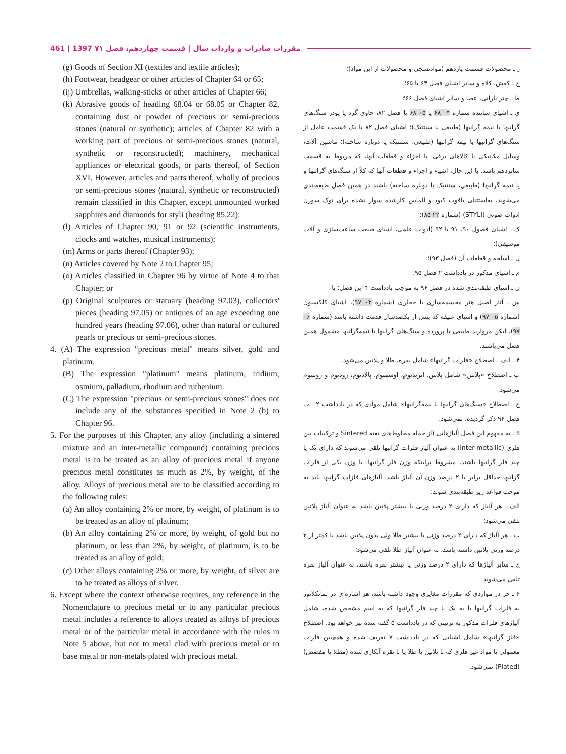461 | 1397 مقررات صادرات و واردات سال | قسمت چهاردهم، فصل ۷۱
(g) Goods of Section XI (textiles and textile articles);
(h) Footwear, headgear or other articles of Chapter 64 or 65;
(ij) Umbrellas, walking-sticks or other articles of Chapter 66;
(k) Abrasive goods of heading 68.04 or 68.05 or Chapter 82, containing dust or powder of precious or semi-precious stones (natural or synthetic); articles of Chapter 82 with a working part of precious or semi-precious stones (natural, synthetic or reconstructed); machinery, mechanical appliances or electrical goods, or parts thereof, of Section XVI. However, articles and parts thereof, wholly of precious or semi-precious stones (natural, synthetic or reconstructed) remain classified in this Chapter, except unmounted worked sapphires and diamonds for styli (heading 85.22):
(l) Articles of Chapter 90, 91 or 92 (scientific instruments, clocks and watches, musical instruments);
(m) Arms or parts thereof (Chapter 93);
(n) Articles covered by Note 2 to Chapter 95;
(o) Articles classified in Chapter 96 by virtue of Note 4 to that Chapter; or
(p) Original sculptures or statuary (heading 97.03), collectors' pieces (heading 97.05) or antiques of an age exceeding one hundred years (heading 97.06), other than natural or cultured pearls or precious or semi-precious stones.
4. (A) The expression "precious metal" means silver, gold and platinum.
(B) The expression "platinum" means platinum, iridium, osmium, palladium, rhodium and ruthenium.
(C) The expression "precious or semi-precious stones" does not include any of the substances specified in Note 2 (b) to Chapter 96.
5. For the purposes of this Chapter, any alloy (including a sintered mixture and an inter-metallic compound) containing precious metal is to be treated as an alloy of precious metal if anyone precious metal constitutes as much as 2%, by weight, of the alloy. Alloys of precious metal are to be classified according to the following rules:
(a) An alloy containing 2% or more, by weight, of platinum is to be treated as an alloy of platinum;
(b) An alloy containing 2% or more, by weight, of gold but no platinum, or less than 2%, by weight, of platinum, is to be treated as an alloy of gold;
(c) Other alloys containing 2% or more, by weight, of silver are to be treated as alloys of silver.
6. Except where the context otherwise requires, any reference in the Nomenclature to precious metal or to any particular precious metal includes a reference to alloys treated as alloys of precious metal or of the particular metal in accordance with the rules in Note 5 above, but not to metal clad with precious metal or to base metal or non-metals plated with precious metal.
ز ـ محصولات قسمت یازدهم (موادنسجی و محصولات از این مواد)؛
ح ـ کفش، کلاه و سایر اشیای فصل ۶۴ یا ۶۵؛
ط ـ چتر بارانی، عصا و سایر اشیای فصل ۶۶؛
ی ـ اشیای ساینده شماره ۰۴ ۶۸ یا ۰۵ ۶۸ یا فصل ۸۲، حاوی گرد یا پودر سنگ‌های گرانبها یا نیمه گرانبها (طبیعی یا سنتتیک)؛ اشیای فصل ۸۲ با یک قسمت عامل از سنگ‌های گرانبها یا نیمه گرانبها (طبیعی، سنتتیک یا دوباره ساخته)؛ ماشین آلات، وسایل مکانیکی یا کالاهای برقی، یا اجزاء و قطعات آنها، که مربوط به قسمت شانزدهم باشد. با این حال، اشیاء و اجزاء و قطعات آنها که کلاً از سنگ‌های گرانبها و یا نیمه گرانبها (طبیعی، سنتتیک یا دوباره ساخته) باشند در همین فصل طبقه‌بندی می‌شوند، به‌استثنای یاقوت کبود و الماس کارشده سوار نشده برای نوک سوزن ادوات صوتی (STYLI) (شماره ۲۲ ۸۵)؛
ک ـ اشیای فصول ۹۰، ۹۱ یا ۹۲ (ادوات علمی، اشیای صنعت ساعت‌سازی و آلات موسیقی)؛
ل ـ اسلحه و قطعات آن (فصل ۹۳)؛
م ـ اشیای مذکور در یادداشت ۲ فصل ۹۵؛
ن ـ اشیای طبقه‌بندی شده در فصل ۹۶ به موجب یادداشت ۴ این فصل؛ یا
س ـ آثار اصیل هنر مجسمه‌سازی یا حجاری (شماره ۰۳ ۹۷)، اشیای کلکسیون (شماره ۰۵ ۹۷) و اشیای عتیقه که بیش از یکصدسال قدمت داشته باشد (شماره ۰۶ ۹۷)، لیکن مروارید طبیعی یا پرورده و سنگ‌های گرانبها یا نیمه‌گرانبها مشمول همین فصل می‌باشند.
۴ ـ الف ـ اصطلاح «فلزات گرانبها» شامل نقره، طلا و پلاتین می‌شود.
ب ـ اصطلاح «پلاتین» شامل پلاتین، ایریدیوم، اوسمیوم، پالادیوم، رودیوم و روتنیوم می‌شود.
ج ـ اصطلاح «سنگ‌های گرانبها یا نیمه‌گرانبها» شامل موادی که در یادداشت ۲ ـ ب فصل ۹۶ ذکر گردیده، نمی‌شود.
۵ ـ به مفهوم این فصل آلیاژهایی (از جمله مخلوط‌های تفته Sintered و ترکیبات بین فلزی (Inter-metallic) به عنوان آلیاژ فلزات گرانبها تلقی می‌شوند که دارای یک یا چند فلز گرانبها باشند، مشروط براینکه وزن فلز گرانبها، یا وزن یکی از فلزات گرانبها حداقل برابر با ۲ درصد وزن آن آلیاژ باشد. آلیاژهای فلزات گرانبها باید به موجب قواعد زیر طبقه‌بندی شوند:
الف ـ هر آلیاژ که دارای ۲ درصد وزنی یا بیشتر پلاتین باشد به عنوان آلیاژ پلاتین تلقی می‌شود؛
ب ـ هر آلیاژ که دارای ۲ درصد وزنی یا بیشتر طلا ولی بدون پلاتین باشد یا کمتر از ۲ درصد وزنی پلاتین داشته باشد، به عنوان آلیاژ طلا تلقی می‌شود؛
ج ـ سایر آلیاژها که دارای ۲ درصد وزنی یا بیشتر نقره باشند، به عنوان آلیاژ نقره تلقی می‌شوند.
۶ ـ جز در مواردی که مقررات مغایری وجود داشته باشد، هر اشاره‌ای در نماتکلاتور به فلزات گرانبها یا به یک یا چند فلز گرانبها که به اسم مشخص شده، شامل آلیاژهای فلزات مذکور به ترتیبی که در یادداشت ۵ گفته شده نیز خواهد بود. اصطلاح «فلز گرانبها» شامل اشیایی که در یادداشت ۷ تعریف شده و همچنین فلزات معمولی یا مواد غیر فلزی که با پلاتین یا طلا یا با نقره آبکاری شده (مطلا یا مفضض) (Plated) نمی‌شود.